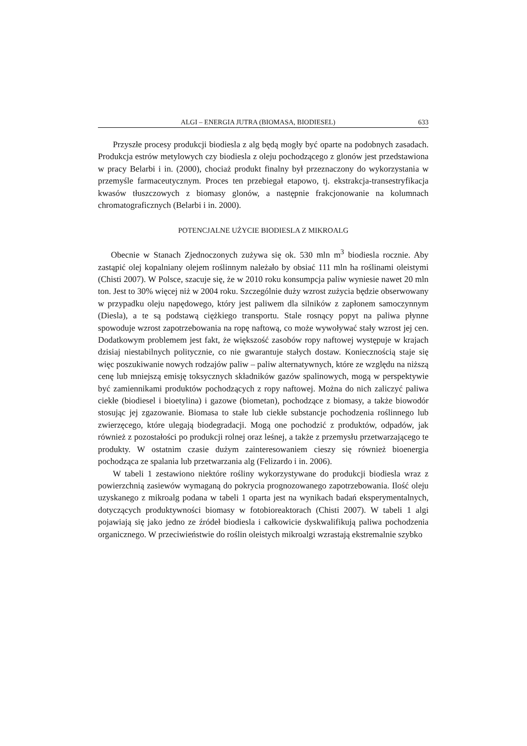ALGI – ENERGIA JUTRA (BIOMASA, BIODIESEL) 633
Przyszłe procesy produkcji biodiesla z alg będą mogły być oparte na podobnych zasadach. Produkcja estrów metylowych czy biodiesla z oleju pochodzącego z glonów jest przedstawiona w pracy Belarbi i in. (2000), chociaż produkt finalny był przeznaczony do wykorzystania w przemyśle farmaceutycznym. Proces ten przebiegał etapowo, tj. ekstrakcja-transestryfikacja kwasów tłuszczowych z biomasy glonów, a następnie frakcjonowanie na kolumnach chromatograficznych (Belarbi i in. 2000).
POTENCJALNE UŻYCIE BIODIESLA Z MIKROALG
Obecnie w Stanach Zjednoczonych zużywa się ok. 530 mln m<sup>3</sup> biodiesla rocznie. Aby zastąpić olej kopalniany olejem roślinnym należało by obsiać 111 mln ha roślinami oleistymi (Chisti 2007). W Polsce, szacuje się, że w 2010 roku konsumpcja paliw wyniesie nawet 20 mln ton. Jest to 30% więcej niż w 2004 roku. Szczególnie duży wzrost zużycia będzie obserwowany w przypadku oleju napędowego, który jest paliwem dla silników z zapłonem samoczynnym (Diesla), a te są podstawą ciężkiego transportu. Stale rosnący popyt na paliwa płynne spowoduje wzrost zapotrzebowania na ropę naftową, co może wywoływać stały wzrost jej cen. Dodatkowym problemem jest fakt, że większość zasobów ropy naftowej występuje w krajach dzisiaj niestabilnych politycznie, co nie gwarantuje stałych dostaw. Koniecznością staje się więc poszukiwanie nowych rodzajów paliw – paliw alternatywnych, które ze względu na niższą cenę lub mniejszą emisję toksycznych składników gazów spalinowych, mogą w perspektywie być zamiennikami produktów pochodzących z ropy naftowej. Można do nich zaliczyć paliwa ciekłe (biodiesel i bioetylina) i gazowe (biometan), pochodzące z biomasy, a także biowodór stosując jej zgazowanie. Biomasa to stałe lub ciekłe substancje pochodzenia roślinnego lub zwierzęcego, które ulegają biodegradacji. Mogą one pochodzić z produktów, odpadów, jak również z pozostałości po produkcji rolnej oraz leśnej, a także z przemysłu przetwarzającego te produkty. W ostatnim czasie dużym zainteresowaniem cieszy się również bioenergia pochodząca ze spalania lub przetwarzania alg (Felizardo i in. 2006).
W tabeli 1 zestawiono niektóre rośliny wykorzystywane do produkcji biodiesla wraz z powierzchnią zasiewów wymaganą do pokrycia prognozowanego zapotrzebowania. Ilość oleju uzyskanego z mikroalg podana w tabeli 1 oparta jest na wynikach badań eksperymentalnych, dotyczących produktywności biomasy w fotobioreaktorach (Chisti 2007). W tabeli 1 algi pojawiają się jako jedno ze źródeł biodiesla i całkowicie dyskwalifikują paliwa pochodzenia organicznego. W przeciwieństwie do roślin oleistych mikroalgi wzrastają ekstremalnie szybko